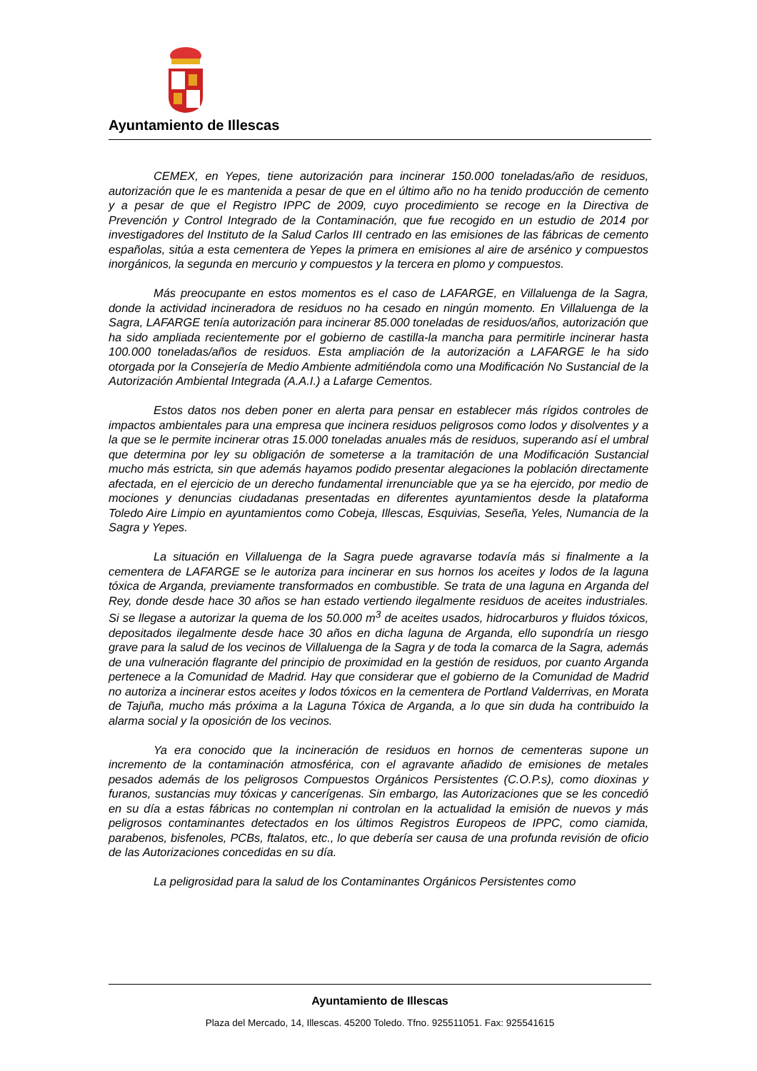Ayuntamiento de Illescas
CEMEX, en Yepes, tiene autorización para incinerar 150.000 toneladas/año de residuos, autorización que le es mantenida a pesar de que en el último año no ha tenido producción de cemento y a pesar de que el Registro IPPC de 2009, cuyo procedimiento se recoge en la Directiva de Prevención y Control Integrado de la Contaminación, que fue recogido en un estudio de 2014 por investigadores del Instituto de la Salud Carlos III centrado en las emisiones de las fábricas de cemento españolas, sitúa a esta cementera de Yepes la primera en emisiones al aire de arsénico y compuestos inorgánicos, la segunda en mercurio y compuestos y la tercera en plomo y compuestos.
Más preocupante en estos momentos es el caso de LAFARGE, en Villaluenga de la Sagra, donde la actividad incineradora de residuos no ha cesado en ningún momento. En Villaluenga de la Sagra, LAFARGE tenía autorización para incinerar 85.000 toneladas de residuos/años, autorización que ha sido ampliada recientemente por el gobierno de castilla-la mancha para permitirle incinerar hasta 100.000 toneladas/años de residuos. Esta ampliación de la autorización a LAFARGE le ha sido otorgada por la Consejería de Medio Ambiente admitiéndola como una Modificación No Sustancial de la Autorización Ambiental Integrada (A.A.I.) a Lafarge Cementos.
Estos datos nos deben poner en alerta para pensar en establecer más rígidos controles de impactos ambientales para una empresa que incinera residuos peligrosos como lodos y disolventes y a la que se le permite incinerar otras 15.000 toneladas anuales más de residuos, superando así el umbral que determina por ley su obligación de someterse a la tramitación de una Modificación Sustancial mucho más estricta, sin que además hayamos podido presentar alegaciones la población directamente afectada, en el ejercicio de un derecho fundamental irrenunciable que ya se ha ejercido, por medio de mociones y denuncias ciudadanas presentadas en diferentes ayuntamientos desde la plataforma Toledo Aire Limpio en ayuntamientos como Cobeja, Illescas, Esquivias, Seseña, Yeles, Numancia de la Sagra y Yepes.
La situación en Villaluenga de la Sagra puede agravarse todavía más si finalmente a la cementera de LAFARGE se le autoriza para incinerar en sus hornos los aceites y lodos de la laguna tóxica de Arganda, previamente transformados en combustible. Se trata de una laguna en Arganda del Rey, donde desde hace 30 años se han estado vertiendo ilegalmente residuos de aceites industriales. Si se llegase a autorizar la quema de los 50.000 m<sup>3</sup> de aceites usados, hidrocarburos y fluidos tóxicos, depositados ilegalmente desde hace 30 años en dicha laguna de Arganda, ello supondría un riesgo grave para la salud de los vecinos de Villaluenga de la Sagra y de toda la comarca de la Sagra, además de una vulneración flagrante del principio de proximidad en la gestión de residuos, por cuanto Arganda pertenece a la Comunidad de Madrid. Hay que considerar que el gobierno de la Comunidad de Madrid no autoriza a incinerar estos aceites y lodos tóxicos en la cementera de Portland Valderrivas, en Morata de Tajuña, mucho más próxima a la Laguna Tóxica de Arganda, a lo que sin duda ha contribuido la alarma social y la oposición de los vecinos.
Ya era conocido que la incineración de residuos en hornos de cementeras supone un incremento de la contaminación atmosférica, con el agravante añadido de emisiones de metales pesados además de los peligrosos Compuestos Orgánicos Persistentes (C.O.P.s), como dioxinas y furanos, sustancias muy tóxicas y cancerígenas. Sin embargo, las Autorizaciones que se les concedió en su día a estas fábricas no contemplan ni controlan en la actualidad la emisión de nuevos y más peligrosos contaminantes detectados en los últimos Registros Europeos de IPPC, como ciamida, parabenos, bisfenoles, PCBs, ftalatos, etc., lo que debería ser causa de una profunda revisión de oficio de las Autorizaciones concedidas en su día.
La peligrosidad para la salud de los Contaminantes Orgánicos Persistentes como
Ayuntamiento de Illescas
Plaza del Mercado, 14, Illescas. 45200 Toledo. Tfno. 925511051. Fax: 925541615